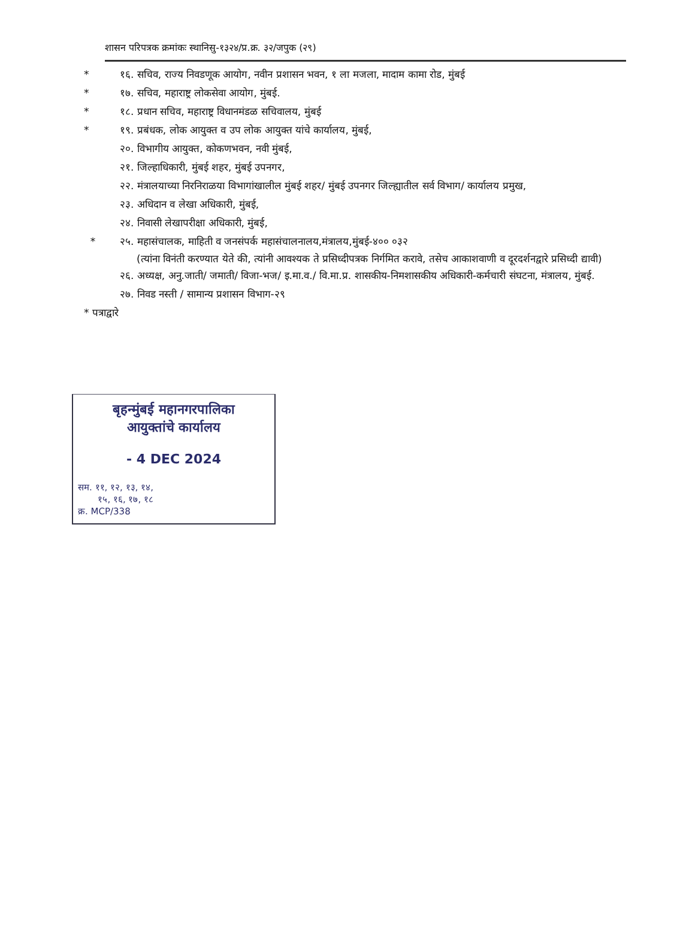शासन परिपत्रक क्रमांकः स्थानिसु-१३२४/प्र.क्र. ३२/जपुक (२९)
* १६. सचिव, राज्य निवडणूक आयोग, नवीन प्रशासन भवन, १ ला मजला, मादाम कामा रोड, मुंबई
* १७. सचिव, महाराष्ट्र लोकसेवा आयोग, मुंबई.
* १८. प्रधान सचिव, महाराष्ट्र विधानमंडळ सचिवालय, मुंबई
* १९. प्रबंधक, लोक आयुक्त व उप लोक आयुक्त यांचे कार्यालय, मुंबई,
२०. विभागीय आयुक्त, कोकणभवन, नवी मुंबई,
२१. जिल्हाधिकारी, मुंबई शहर, मुंबई उपनगर,
२२. मंत्रालयाच्या निरनिराळया विभागांखालील मुंबई शहर/ मुंबई उपनगर जिल्ह्यातील सर्व विभाग/ कार्यालय प्रमुख,
२३. अधिदान व लेखा अधिकारी, मुंबई,
२४. निवासी लेखापरीक्षा अधिकारी, मुंबई,
* २५. महासंचालक, माहिती व जनसंपर्क महासंचालनालय,मंत्रालय,मुंबई-४०० ०३२
(त्यांना विनंती करण्यात येते की, त्यांनी आवश्यक ते प्रसिध्दीपत्रक निर्गमित करावे, तसेच आकाशवाणी व दूरदर्शनद्वारे प्रसिध्दी द्यावी)
२६. अध्यक्ष, अनु.जाती/ जमाती/ विजा-भज/ इ.मा.व./ वि.मा.प्र. शासकीय-निमशासकीय अधिकारी-कर्मचारी संघटना, मंत्रालय, मुंबई.
२७. निवड नस्ती / सामान्य प्रशासन विभाग-२९
* पत्राद्वारे
बृहन्मुंबई महानगरपालिका
आयुक्तांचे कार्यालय
- 4 DEC 2024
सम. ११, १२, १३, १४,
१५, १६, १७, १८
क्र. MCP/338